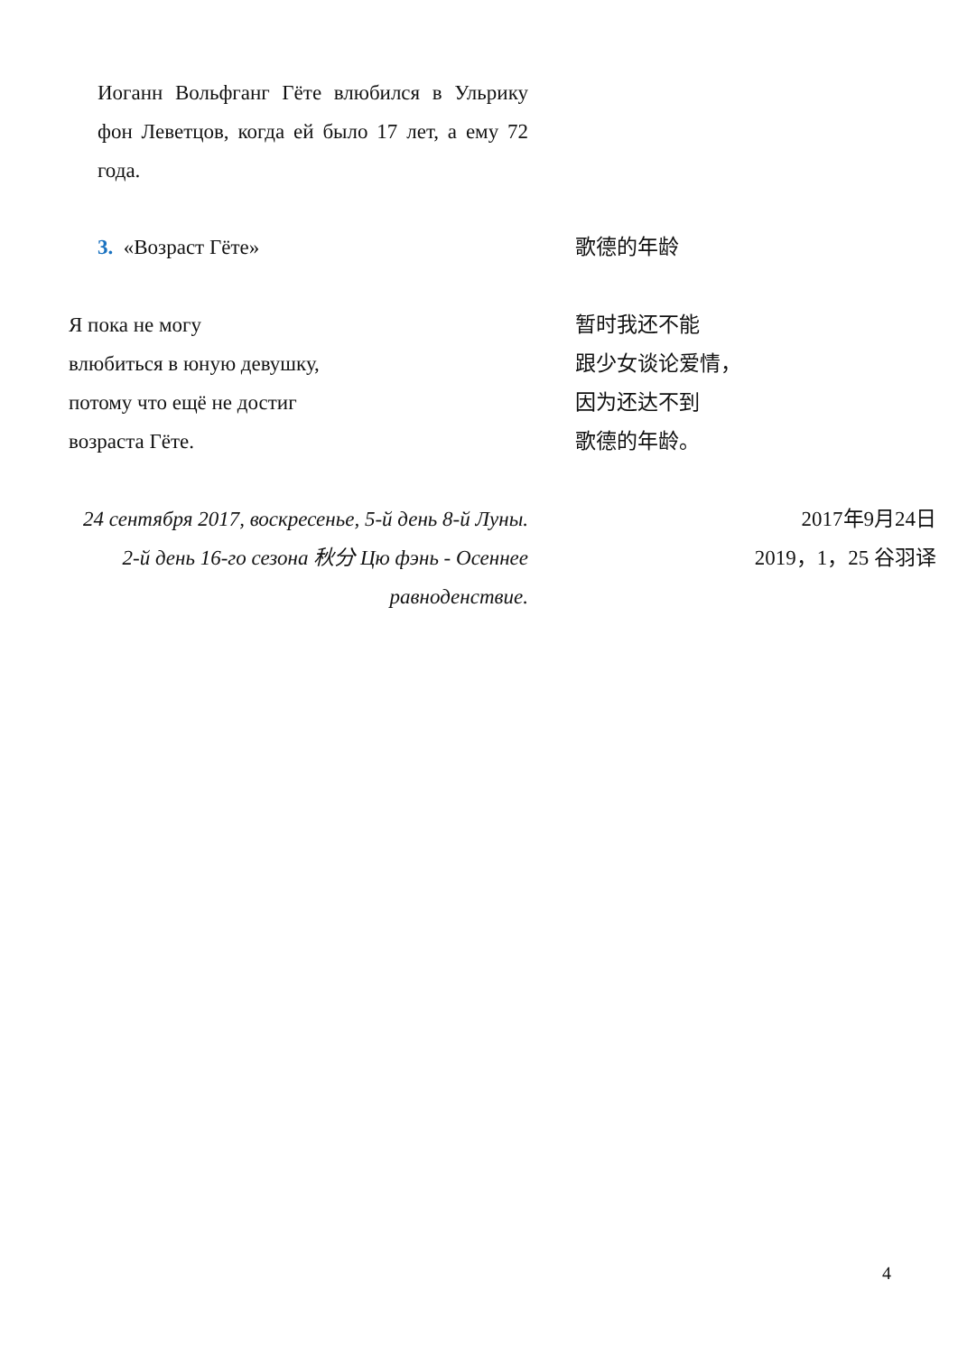Иоганн Вольфганг Гёте влюбился в Ульрику фон Леветцов, когда ей было 17 лет, а ему 72 года.
3. «Возраст Гёте» 歌德的年龄
Я пока не могу
влюбиться в юную девушку,
потому что ещё не достиг
возраста Гёте.
暂时我还不能
跟少女谈论爱情，
因为还达不到
歌德的年龄。
24 сентября 2017, воскресенье, 5-й день 8-й Луны.
2-й день 16-го сезона 秋分 Цю фэнь - Осеннее равноденствие.
2017年9月24日
2019，1，25 谷羽译
4